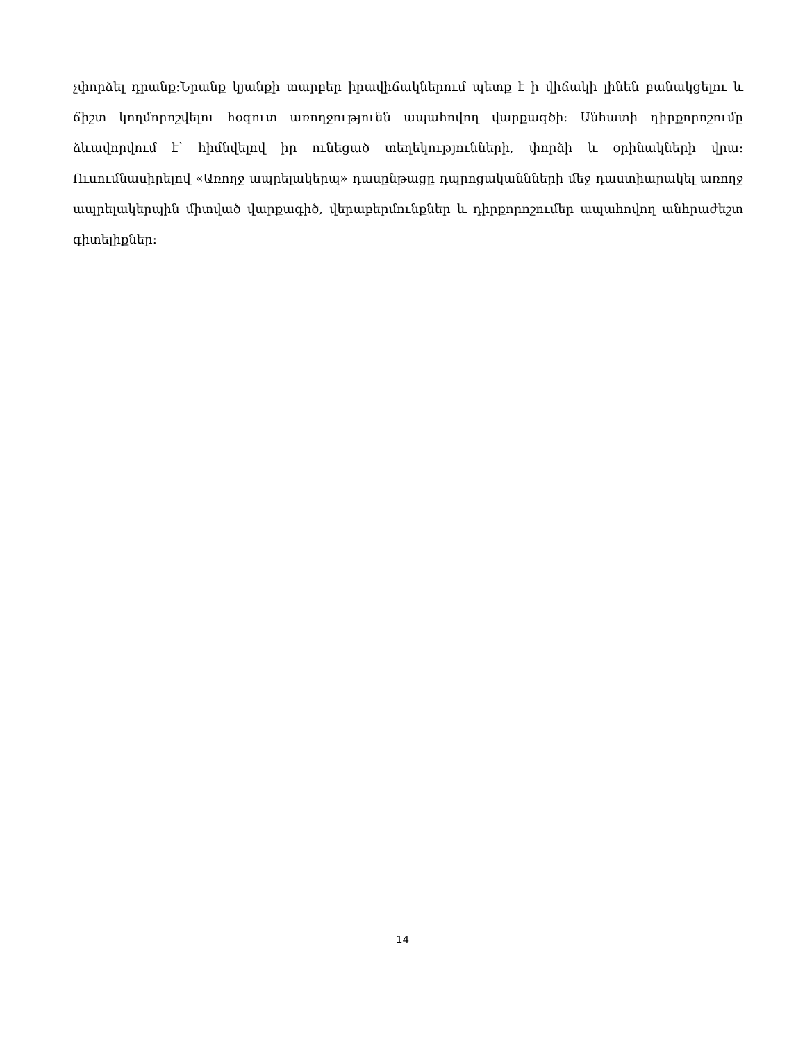չփորձել դրանք։Նրանք կյանքի տարբեր իրավիճակներում պետք է ի վիճակի լինեն բանակցելու և ճիշտ կողմորոշվելու հօգուտ առողջությունն ապահովող վարքագծի: Անհատի դիրքորոշումը ձևավորվում է՝ հիմնվելով իր ունեցած տեղեկությունների, փորձի և օրինակների վրա: Ուսումնասիրելով «Առողջ ապրելակերպ» դասընթացը դպրոցականնների մեջ դաստիարակել առողջ ապրելակերպին միտված վարքագիծ, վերաբերմունքներ և դիրքորոշումեր ապահովող անհրաժեշտ գիտելիքներ։
14